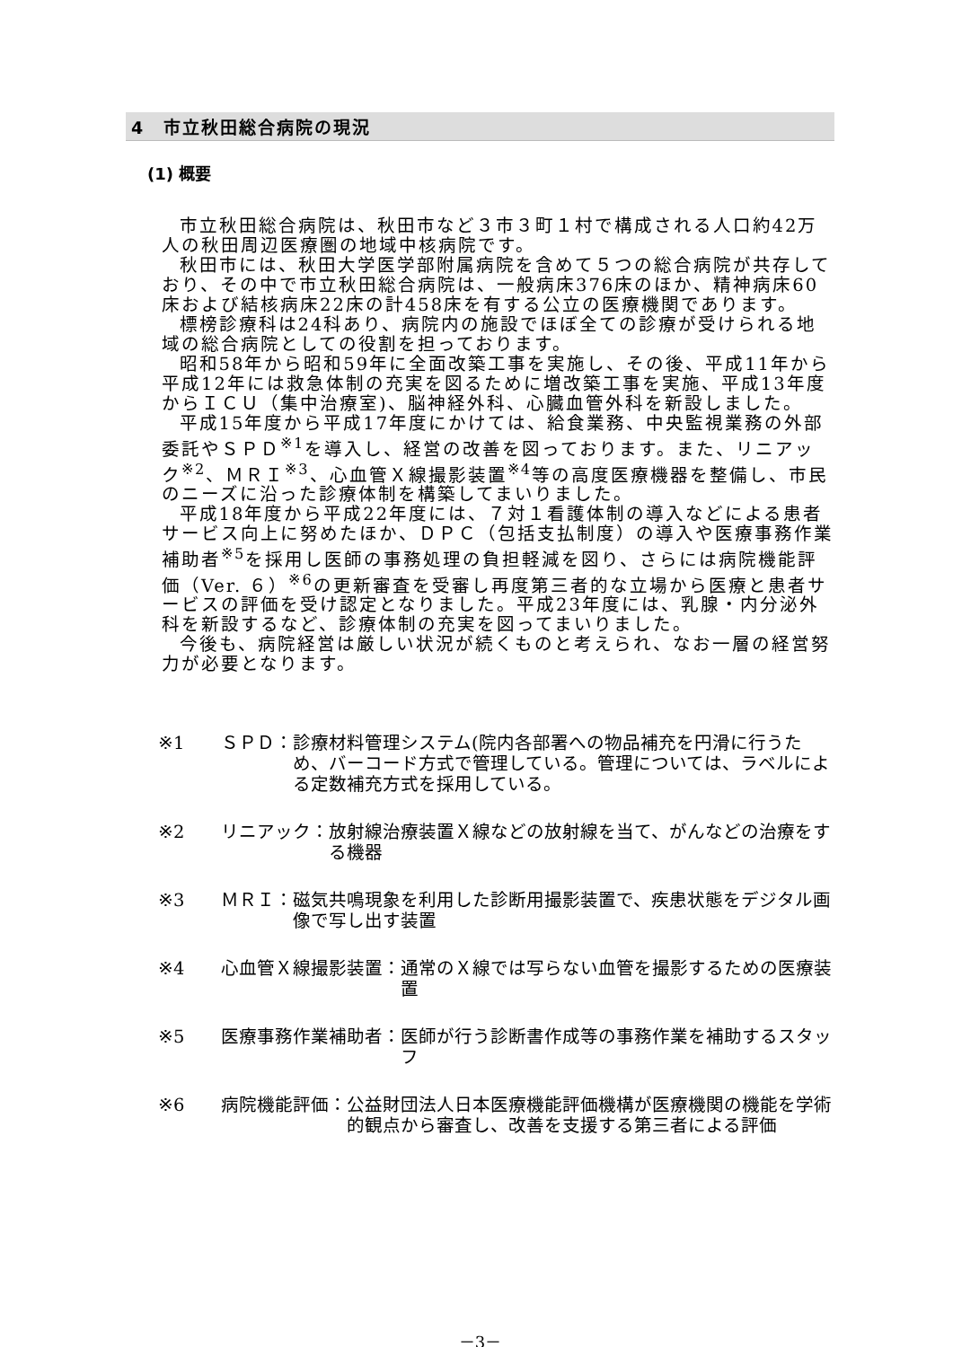4　市立秋田総合病院の現況
(1) 概要
市立秋田総合病院は、秋田市など３市３町１村で構成される人口約42万人の秋田周辺医療圏の地域中核病院です。
秋田市には、秋田大学医学部附属病院を含めて５つの総合病院が共存しており、その中で市立秋田総合病院は、一般病床376床のほか、精神病床60床および結核病床22床の計458床を有する公立の医療機関であります。
標榜診療科は24科あり、病院内の施設でほぼ全ての診療が受けられる地域の総合病院としての役割を担っております。
昭和58年から昭和59年に全面改築工事を実施し、その後、平成11年から平成12年には救急体制の充実を図るために増改築工事を実施、平成13年度からＩＣＵ（集中治療室)、脳神経外科、心臓血管外科を新設しました。
平成15年度から平成17年度にかけては、給食業務、中央監視業務の外部委託やＳＰＤ<sup>※1</sup>を導入し、経営の改善を図っております。また、リニアック<sup>※2</sup>、ＭＲＩ<sup>※3</sup>、心血管Ｘ線撮影装置<sup>※4</sup>等の高度医療機器を整備し、市民のニーズに沿った診療体制を構築してまいりました。
平成18年度から平成22年度には、７対１看護体制の導入などによる患者サービス向上に努めたほか、ＤＰＣ（包括支払制度）の導入や医療事務作業補助者<sup>※5</sup>を採用し医師の事務処理の負担軽減を図り、さらには病院機能評価（Ver. ６）<sup>※6</sup>の更新審査を受審し再度第三者的な立場から医療と患者サービスの評価を受け認定となりました。平成23年度には、乳腺・内分泌外科を新設するなど、診療体制の充実を図ってまいりました。
今後も、病院経営は厳しい状況が続くものと考えられ、なお一層の経営努力が必要となります。
※1 ＳＰＤ： 診療材料管理システム(院内各部署への物品補充を円滑に行うため、バーコード方式で管理している。管理については、ラベルによる定数補充方式を採用している。
※2 リニアック： 放射線治療装置Ｘ線などの放射線を当て、がんなどの治療をする機器
※3 ＭＲＩ： 磁気共鳴現象を利用した診断用撮影装置で、疾患状態をデジタル画像で写し出す装置
※4 心血管Ｘ線撮影装置： 通常のＸ線では写らない血管を撮影するための医療装置
※5 医療事務作業補助者： 医師が行う診断書作成等の事務作業を補助するスタッフ
※6 病院機能評価： 公益財団法人日本医療機能評価機構が医療機関の機能を学術的観点から審査し、改善を支援する第三者による評価
－3－